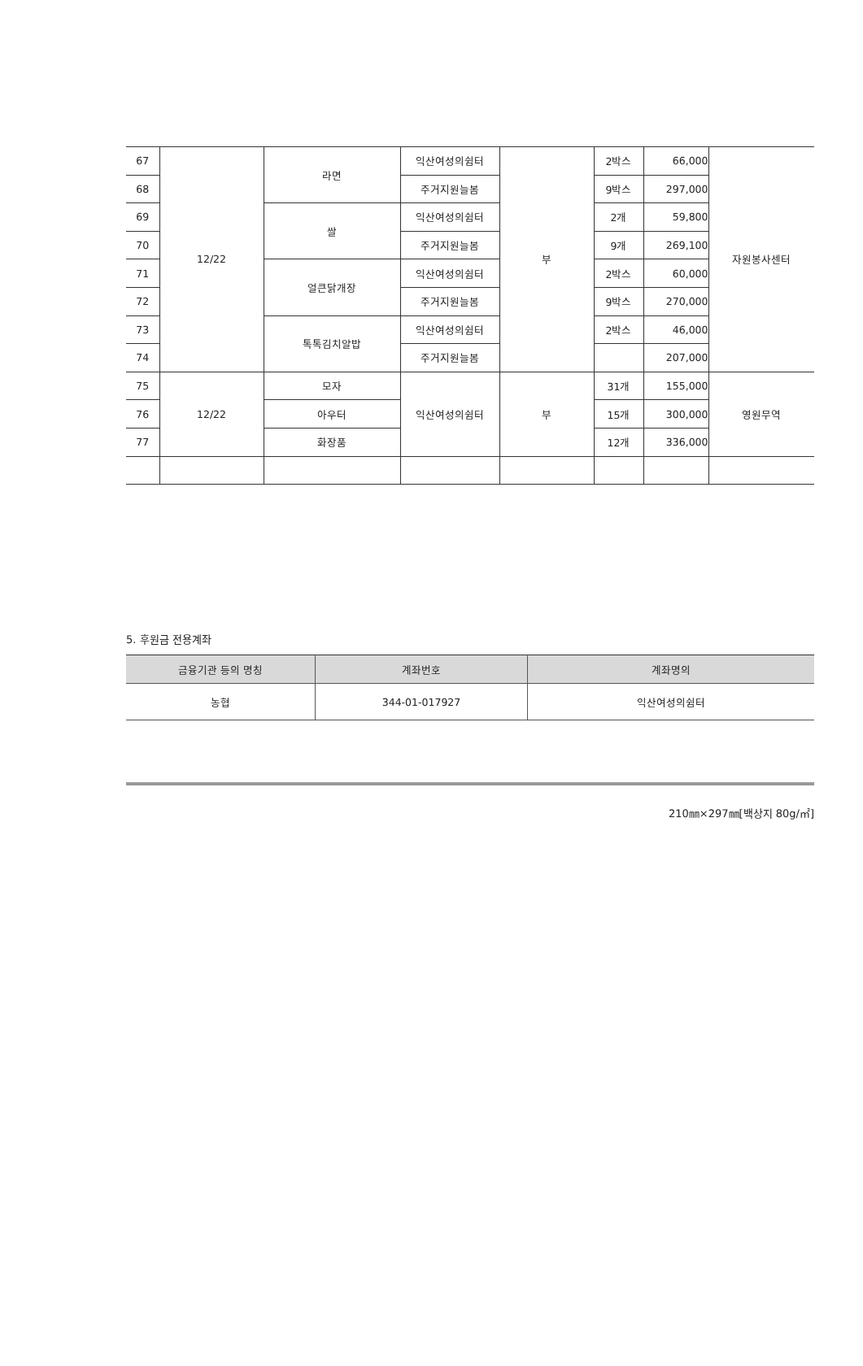| 67 | 12/22 | 라면 | 익산여성의쉼터 | 부 | 2박스 | 66,000 | 자원봉사센터 |
| 68 | | | 주거지원늘봄 | | 9박스 | 297,000 | |
| 69 | | 쌀 | 익산여성의쉼터 | | 2개 | 59,800 | |
| 70 | | | 주거지원늘봄 | | 9개 | 269,100 | |
| 71 | | 얼큰닭개장 | 익산여성의쉼터 | | 2박스 | 60,000 | |
| 72 | | | 주거지원늘봄 | | 9박스 | 270,000 | |
| 73 | | 톡톡김치알밥 | 익산여성의쉼터 | | 2박스 | 46,000 | |
| 74 | | | 주거지원늘봄 | | | 207,000 | |
| 75 | 12/22 | 모자 | 익산여성의쉼터 | 부 | 31개 | 155,000 | 영원무역 |
| 76 | | 아우터 | | | 15개 | 300,000 | |
| 77 | | 화장품 | | | 12개 | 336,000 | |
5. 후원금 전용계좌
| 금융기관 등의 명칭 | 계좌번호 | 계좌명의 |
| --- | --- | --- |
| 농협 | 344-01-017927 | 익산여성의쉼터 |
210㎜×297㎜[백상지 80g/㎡]